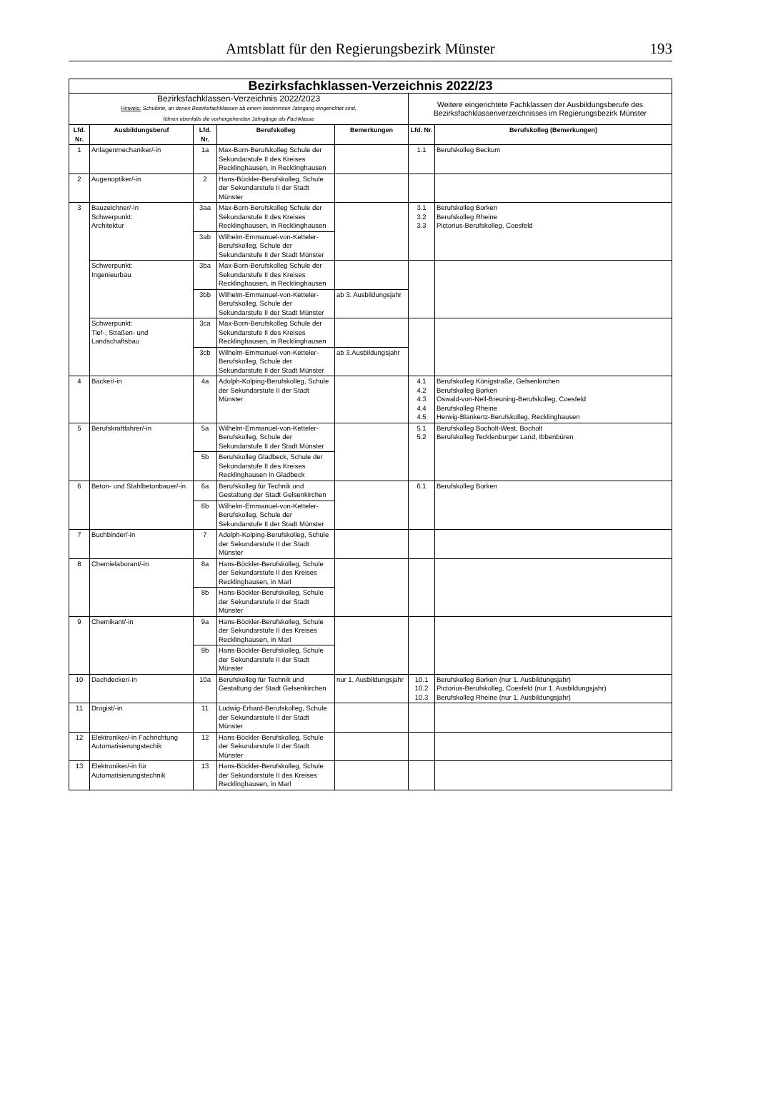Amtsblatt für den Regierungsbezirk Münster 193
| Bezirksfachklassen-Verzeichnis 2022/23 | | | | | | |
| Bezirksfachklassen-Verzeichnis 2022/2023 Hinweis: Schulorte, an denen Bezirksfachklassen ab einem bestimmten Jahrgang eingerichtet sind, führen ebenfalls die vorhergehenden Jahrgänge als Fachklasse | | | | | Weitere eingerichtete Fachklassen der Ausbildungsberufe des Bezirksfachklassenverzeichnisses im Regierungsbezirk Münster | |
| Lfd. Nr. | Ausbildungsberuf | Lfd. Nr. | Berufskolleg | Bemerkungen | Lfd. Nr. | Berufskolleg (Bemerkungen) |
| 1 | Anlagenmechaniker/-in | 1a | Max-Born-Berufskolleg Schule der Sekundarstufe II des Kreises Recklinghausen, in Recklinghausen | | 1.1 | Berufskolleg Beckum |
| 2 | Augenoptiker/-in | 2 | Hans-Böckler-Berufskolleg, Schule der Sekundarstufe II der Stadt Münster | | | |
| 3 | Bauzeichner/-in Schwerpunkt: Architektur | 3aa | Max-Born-Berufskolleg Schule der Sekundarstufe II des Kreises Recklinghausen, in Recklinghausen | | 3.1 3.2 3.3 | Berufskolleg Borken Berufskolleg Rheine Pictorius-Berufskolleg, Coesfeld |
| | | 3ab | Wilhelm-Emmanuel-von-Ketteler-Berufskolleg, Schule der Sekundarstufe II der Stadt Münster | | | |
| | Schwerpunkt: Ingenieurbau | 3ba | Max-Born-Berufskolleg Schule der Sekundarstufe II des Kreises Recklinghausen, in Recklinghausen | | | |
| | | 3bb | Wilhelm-Emmanuel-von-Ketteler-Berufskolleg, Schule der Sekundarstufe II der Stadt Münster | ab 3. Ausbildungsjahr | | |
| | Schwerpunkt: Tief-, Straßen- und Landschaftsbau | 3ca | Max-Born-Berufskolleg Schule der Sekundarstufe II des Kreises Recklinghausen, in Recklinghausen | | | |
| | | 3cb | Wilhelm-Emmanuel-von-Ketteler-Berufskolleg, Schule der Sekundarstufe II der Stadt Münster | ab 3.Ausbildungsjahr | | |
| 4 | Bäcker/-in | 4a | Adolph-Kolping-Berufskolleg, Schule der Sekundarstufe II der Stadt Münster | | 4.1 4.2 4.3 4.4 4.5 | Berufskolleg Königstraße, Gelsenkirchen Berufskolleg Borken Oswald-von-Nell-Breuning-Berufskolleg, Coesfeld Berufskolleg Rheine Herwig-Blankertz-Berufskolleg, Recklinghausen |
| 5 | Berufskraftfahrer/-in | 5a | Wilhelm-Emmanuel-von-Ketteler-Berufskolleg, Schule der Sekundarstufe II der Stadt Münster | | 5.1 5.2 | Berufskolleg Bocholt-West, Bocholt Berufskolleg Tecklenburger Land, Ibbenbüren |
| | | 5b | Berufskolleg Gladbeck, Schule der Sekundarstufe II des Kreises Recklinghausen in Gladbeck | | | |
| 6 | Beton- und Stahlbetonbauer/-in | 6a | Berufskolleg für Technik und Gestaltung der Stadt Gelsenkirchen | | 6.1 | Berufskolleg Borken |
| | | 6b | Wilhelm-Emmanuel-von-Ketteler-Berufskolleg, Schule der Sekundarstufe II der Stadt Münster | | | |
| 7 | Buchbinder/-in | 7 | Adolph-Kolping-Berufskolleg, Schule der Sekundarstufe II der Stadt Münster | | | |
| 8 | Chemielaborant/-in | 8a | Hans-Böckler-Berufskolleg, Schule der Sekundarstufe II des Kreises Recklinghausen, in Marl | | | |
| | | 8b | Hans-Böckler-Berufskolleg, Schule der Sekundarstufe II der Stadt Münster | | | |
| 9 | Chemikant/-in | 9a | Hans-Böckler-Berufskolleg, Schule der Sekundarstufe II des Kreises Recklinghausen, in Marl | | | |
| | | 9b | Hans-Böckler-Berufskolleg, Schule der Sekundarstufe II der Stadt Münster | | | |
| 10 | Dachdecker/-in | 10a | Berufskolleg für Technik und Gestaltung der Stadt Gelsenkirchen | nur 1. Ausbildungsjahr | 10.1 10.2 10.3 | Berufskolleg Borken (nur 1. Ausbildungsjahr) Pictorius-Berufskolleg, Coesfeld (nur 1. Ausbildungsjahr) Berufskolleg Rheine (nur 1. Ausbildungsjahr) |
| 11 | Drogist/-in | 11 | Ludwig-Erhard-Berufskolleg, Schule der Sekundarstufe II der Stadt Münster | | | |
| 12 | Elektroniker/-in Fachrichtung Automatisierungstechik | 12 | Hans-Böckler-Berufskolleg, Schule der Sekundarstufe II der Stadt Münster | | | |
| 13 | Elektroniker/-in für Automatisierungstechnik | 13 | Hans-Böckler-Berufskolleg, Schule der Sekundarstufe II des Kreises Recklinghausen, in Marl | | | |